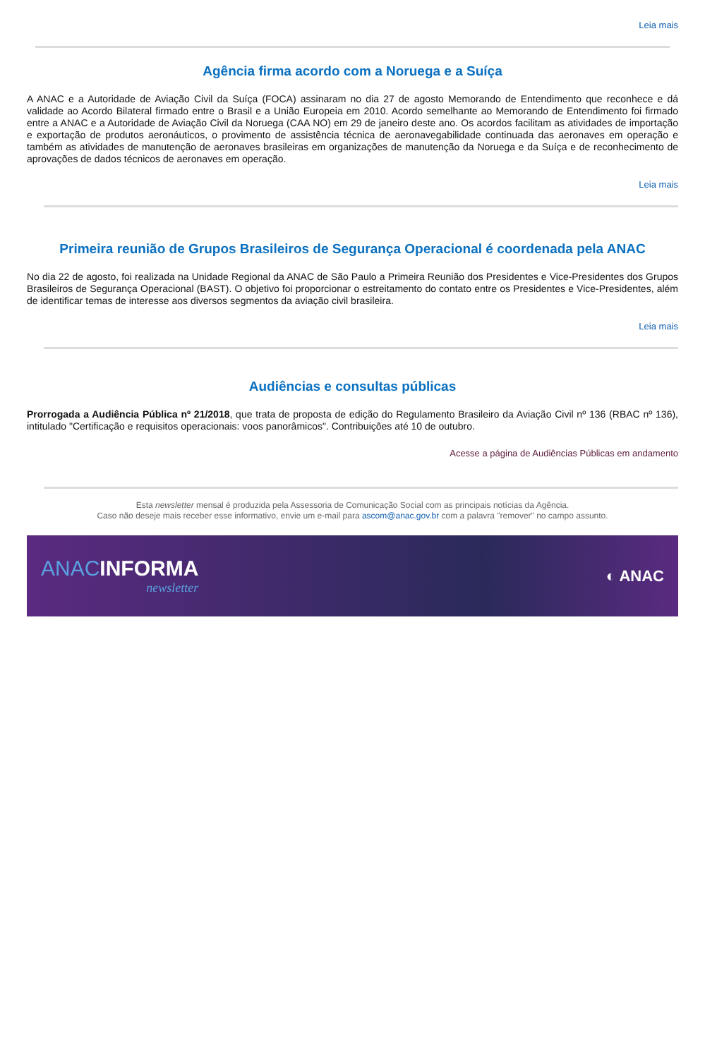Leia mais
Agência firma acordo com a Noruega e a Suíça
A ANAC e a Autoridade de Aviação Civil da Suíça (FOCA) assinaram no dia 27 de agosto Memorando de Entendimento que reconhece e dá validade ao Acordo Bilateral firmado entre o Brasil e a União Europeia em 2010. Acordo semelhante ao Memorando de Entendimento foi firmado entre a ANAC e a Autoridade de Aviação Civil da Noruega (CAA NO) em 29 de janeiro deste ano. Os acordos facilitam as atividades de importação e exportação de produtos aeronáuticos, o provimento de assistência técnica de aeronavegabilidade continuada das aeronaves em operação e também as atividades de manutenção de aeronaves brasileiras em organizações de manutenção da Noruega e da Suíça e de reconhecimento de aprovações de dados técnicos de aeronaves em operação.
Leia mais
Primeira reunião de Grupos Brasileiros de Segurança Operacional é coordenada pela ANAC
No dia 22 de agosto, foi realizada na Unidade Regional da ANAC de São Paulo a Primeira Reunião dos Presidentes e Vice-Presidentes dos Grupos Brasileiros de Segurança Operacional (BAST). O objetivo foi proporcionar o estreitamento do contato entre os Presidentes e Vice-Presidentes, além de identificar temas de interesse aos diversos segmentos da aviação civil brasileira.
Leia mais
Audiências e consultas públicas
Prorrogada a Audiência Pública nº 21/2018, que trata de proposta de edição do Regulamento Brasileiro da Aviação Civil nº 136 (RBAC nº 136), intitulado "Certificação e requisitos operacionais: voos panorâmicos". Contribuições até 10 de outubro.
Acesse a página de Audiências Públicas em andamento
Esta newsletter mensal é produzida pela Assessoria de Comunicação Social com as principais notícias da Agência.
Caso não deseje mais receber esse informativo, envie um e-mail para ascom@anac.gov.br com a palavra "remover" no campo assunto.
ANAC INFORMA
newsletter
◐ ANAC